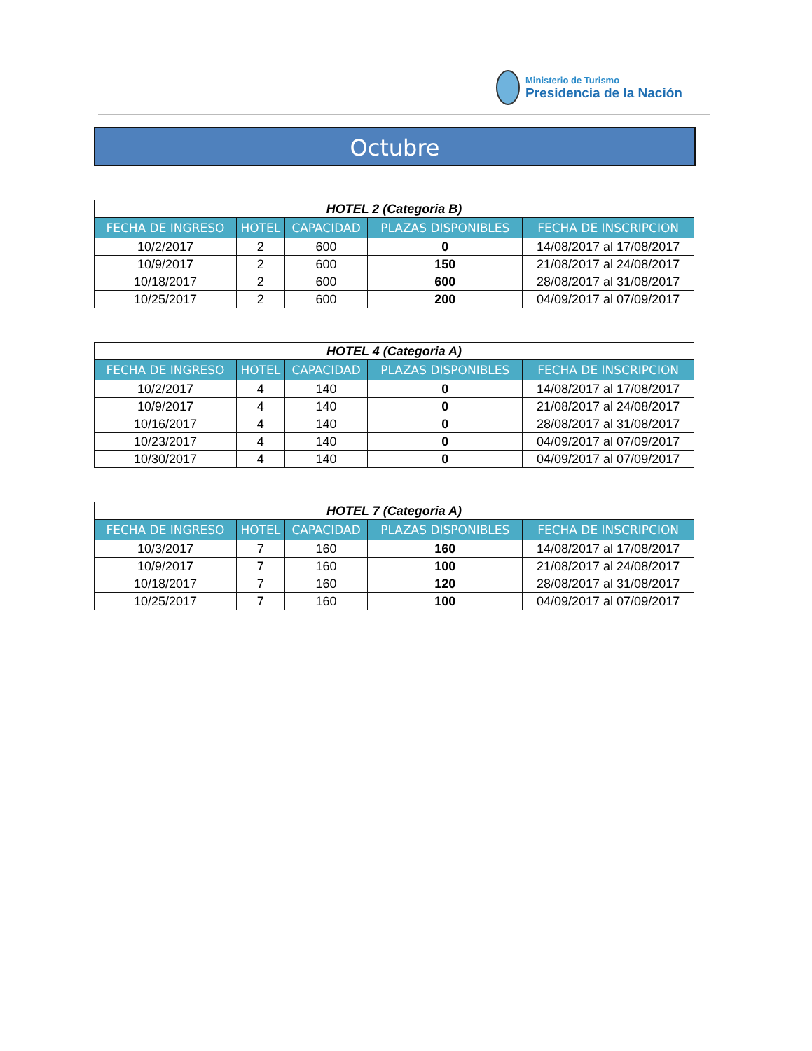Ministerio de Turismo
Presidencia de la Nación
Octubre
| HOTEL 2 (Categoria B) | | | | |
| FECHA DE INGRESO | HOTEL | CAPACIDAD | PLAZAS DISPONIBLES | FECHA DE INSCRIPCION |
| 10/2/2017 | 2 | 600 | 0 | 14/08/2017 al 17/08/2017 |
| 10/9/2017 | 2 | 600 | 150 | 21/08/2017 al 24/08/2017 |
| 10/18/2017 | 2 | 600 | 600 | 28/08/2017 al 31/08/2017 |
| 10/25/2017 | 2 | 600 | 200 | 04/09/2017 al 07/09/2017 |
| HOTEL 4 (Categoria A) | | | | |
| FECHA DE INGRESO | HOTEL | CAPACIDAD | PLAZAS DISPONIBLES | FECHA DE INSCRIPCION |
| 10/2/2017 | 4 | 140 | 0 | 14/08/2017 al 17/08/2017 |
| 10/9/2017 | 4 | 140 | 0 | 21/08/2017 al 24/08/2017 |
| 10/16/2017 | 4 | 140 | 0 | 28/08/2017 al 31/08/2017 |
| 10/23/2017 | 4 | 140 | 0 | 04/09/2017 al 07/09/2017 |
| 10/30/2017 | 4 | 140 | 0 | 04/09/2017 al 07/09/2017 |
| HOTEL 7 (Categoria A) | | | | |
| FECHA DE INGRESO | HOTEL | CAPACIDAD | PLAZAS DISPONIBLES | FECHA DE INSCRIPCION |
| 10/3/2017 | 7 | 160 | 160 | 14/08/2017 al 17/08/2017 |
| 10/9/2017 | 7 | 160 | 100 | 21/08/2017 al 24/08/2017 |
| 10/18/2017 | 7 | 160 | 120 | 28/08/2017 al 31/08/2017 |
| 10/25/2017 | 7 | 160 | 100 | 04/09/2017 al 07/09/2017 |